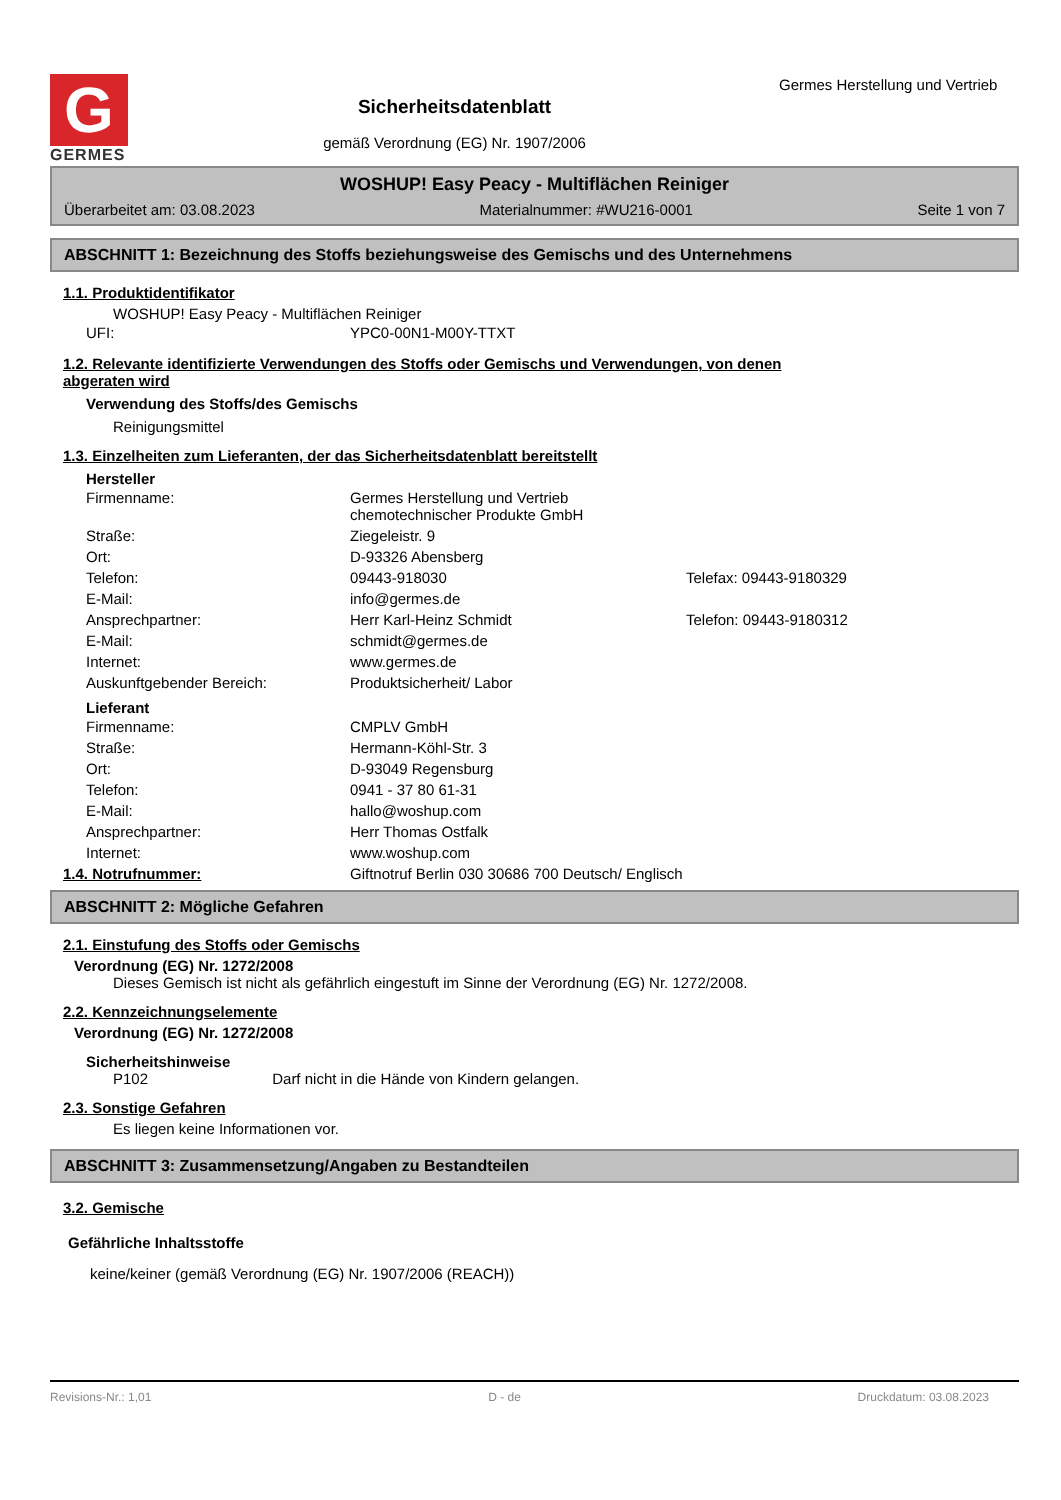G
GERMES
Sicherheitsdatenblatt
gemäß Verordnung (EG) Nr. 1907/2006
Germes Herstellung und Vertrieb
WOSHUP! Easy Peacy - Multiflächen Reiniger
Überarbeitet am: 03.08.2023 Materialnummer: #WU216-0001 Seite 1 von 7
ABSCHNITT 1: Bezeichnung des Stoffs beziehungsweise des Gemischs und des Unternehmens
1.1. Produktidentifikator
WOSHUP! Easy Peacy - Multiflächen Reiniger
| UFI: | YPC0-00N1-M00Y-TTXT |
1.2. Relevante identifizierte Verwendungen des Stoffs oder Gemischs und Verwendungen, von denen
abgeraten wird
Verwendung des Stoffs/des Gemischs
Reinigungsmittel
1.3. Einzelheiten zum Lieferanten, der das Sicherheitsdatenblatt bereitstellt
Hersteller
| Firmenname: | Germes Herstellung und Vertrieb chemotechnischer Produkte GmbH | |
| Straße: | Ziegeleistr. 9 | |
| Ort: | D-93326 Abensberg | |
| Telefon: | 09443-918030 | Telefax: 09443-9180329 |
| E-Mail: | info@germes.de | |
| Ansprechpartner: | Herr Karl-Heinz Schmidt | Telefon: 09443-9180312 |
| E-Mail: | schmidt@germes.de | |
| Internet: | www.germes.de | |
| Auskunftgebender Bereich: | Produktsicherheit/ Labor | |
Lieferant
| Firmenname: | CMPLV GmbH |
| Straße: | Hermann-Köhl-Str. 3 |
| Ort: | D-93049 Regensburg |
| Telefon: | 0941 - 37 80 61-31 |
| E-Mail: | hallo@woshup.com |
| Ansprechpartner: | Herr Thomas Ostfalk |
| Internet: | www.woshup.com |
| 1.4. Notrufnummer: | Giftnotruf Berlin 030 30686 700 Deutsch/ Englisch |
ABSCHNITT 2: Mögliche Gefahren
2.1. Einstufung des Stoffs oder Gemischs
Verordnung (EG) Nr. 1272/2008
Dieses Gemisch ist nicht als gefährlich eingestuft im Sinne der Verordnung (EG) Nr. 1272/2008.
2.2. Kennzeichnungselemente
Verordnung (EG) Nr. 1272/2008
Sicherheitshinweise
P102 Darf nicht in die Hände von Kindern gelangen.
2.3. Sonstige Gefahren
Es liegen keine Informationen vor.
ABSCHNITT 3: Zusammensetzung/Angaben zu Bestandteilen
3.2. Gemische
Gefährliche Inhaltsstoffe
keine/keiner (gemäß Verordnung (EG) Nr. 1907/2006 (REACH))
Revisions-Nr.: 1,01 D - de Druckdatum: 03.08.2023